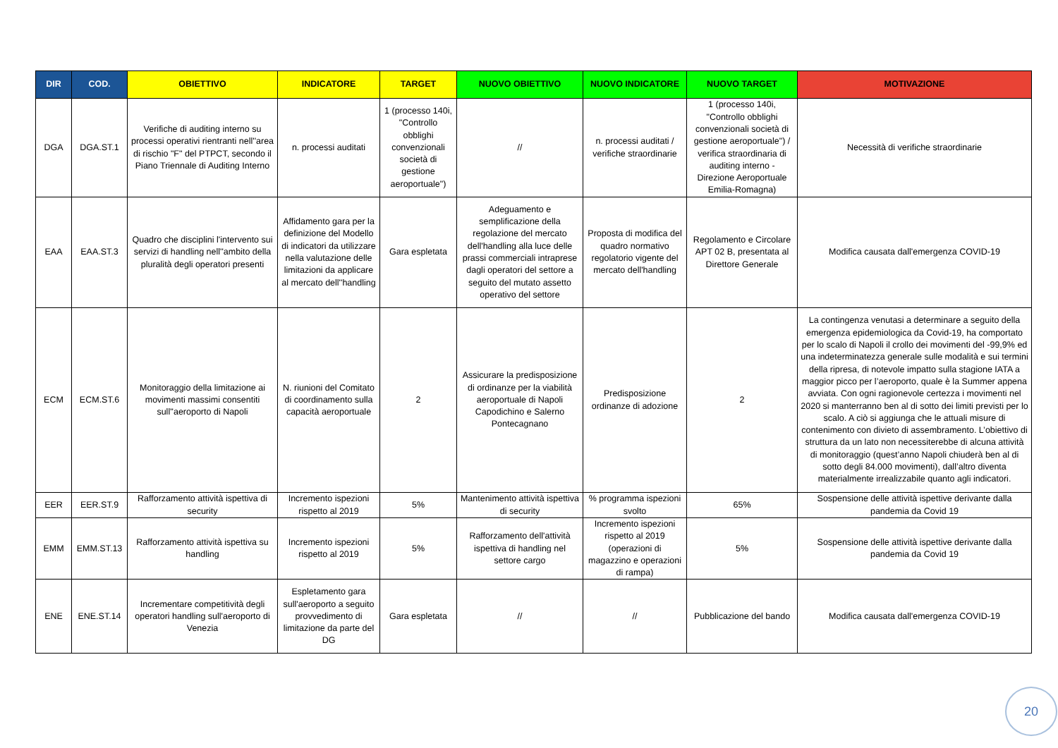| DIR | COD. | OBIETTIVO | INDICATORE | TARGET | NUOVO OBIETTIVO | NUOVO INDICATORE | NUOVO TARGET | MOTIVAZIONE |
| --- | --- | --- | --- | --- | --- | --- | --- | --- |
| DGA | DGA.ST.1 | Verifiche di auditing interno su processi operativi rientranti nell''area di rischio "F" del PTPCT, secondo il Piano Triennale di Auditing Interno | n. processi auditati | 1 (processo 140i, "Controllo obblighi convenzionali società di gestione aeroportuale") | // | n. processi auditati / verifiche straordinarie | 1 (processo 140i, "Controllo obblighi convenzionali società di gestione aeroportuale") / verifica straordinaria di auditing interno - Direzione Aeroportuale Emilia-Romagna) | Necessità di verifiche straordinarie |
| EAA | EAA.ST.3 | Quadro che disciplini l'intervento sui servizi di handling nell''ambito della pluralità degli operatori presenti | Affidamento gara per la definizione del Modello di indicatori da utilizzare nella valutazione delle limitazioni da applicare al mercato dell''handling | Gara espletata | Adeguamento e semplificazione della regolazione del mercato dell'handling alla luce delle prassi commerciali intraprese dagli operatori del settore a seguito del mutato assetto operativo del settore | Proposta di modifica del quadro normativo regolatorio vigente del mercato dell'handling | Regolamento e Circolare APT 02 B, presentata al Direttore Generale | Modifica causata dall'emergenza COVID-19 |
| ECM | ECM.ST.6 | Monitoraggio della limitazione ai movimenti massimi consentiti sull''aeroporto di Napoli | N. riunioni del Comitato di coordinamento sulla capacità aeroportuale | 2 | Assicurare la predisposizione di ordinanze per la viabilità aeroportuale di Napoli Capodichino e Salerno Pontecagnano | Predisposizione ordinanze di adozione | 2 | La contingenza venutasi a determinare a seguito della emergenza epidemiologica da Covid-19, ha comportato per lo scalo di Napoli il crollo dei movimenti del -99,9% ed una indeterminatezza generale sulle modalità e sui termini della ripresa, di notevole impatto sulla stagione IATA a maggior picco per l’aeroporto, quale è la Summer appena avviata. Con ogni ragionevole certezza i movimenti nel 2020 si manterranno ben al di sotto dei limiti previsti per lo scalo. A ciò si aggiunga che le attuali misure di contenimento con divieto di assembramento. L’obiettivo di struttura da un lato non necessiterebbe di alcuna attività di monitoraggio (quest’anno Napoli chiuderà ben al di sotto degli 84.000 movimenti), dall’altro diventa materialmente irrealizzabile quanto agli indicatori. |
| EER | EER.ST.9 | Rafforzamento attività ispettiva di security | Incremento ispezioni rispetto al 2019 | 5% | Mantenimento attività ispettiva di security | % programma ispezioni svolto | 65% | Sospensione delle attività ispettive derivante dalla pandemia da Covid 19 |
| EMM | EMM.ST.13 | Rafforzamento attività ispettiva su handling | Incremento ispezioni rispetto al 2019 | 5% | Rafforzamento dell'attività ispettiva di handling nel settore cargo | Incremento ispezioni rispetto al 2019 (operazioni di magazzino e operazioni di rampa) | 5% | Sospensione delle attività ispettive derivante dalla pandemia da Covid 19 |
| ENE | ENE.ST.14 | Incrementare competitività degli operatori handling sull'aeroporto di Venezia | Espletamento gara sull'aeroporto a seguito provvedimento di limitazione da parte del DG | Gara espletata | // | // | Pubblicazione del bando | Modifica causata dall'emergenza COVID-19 |
20